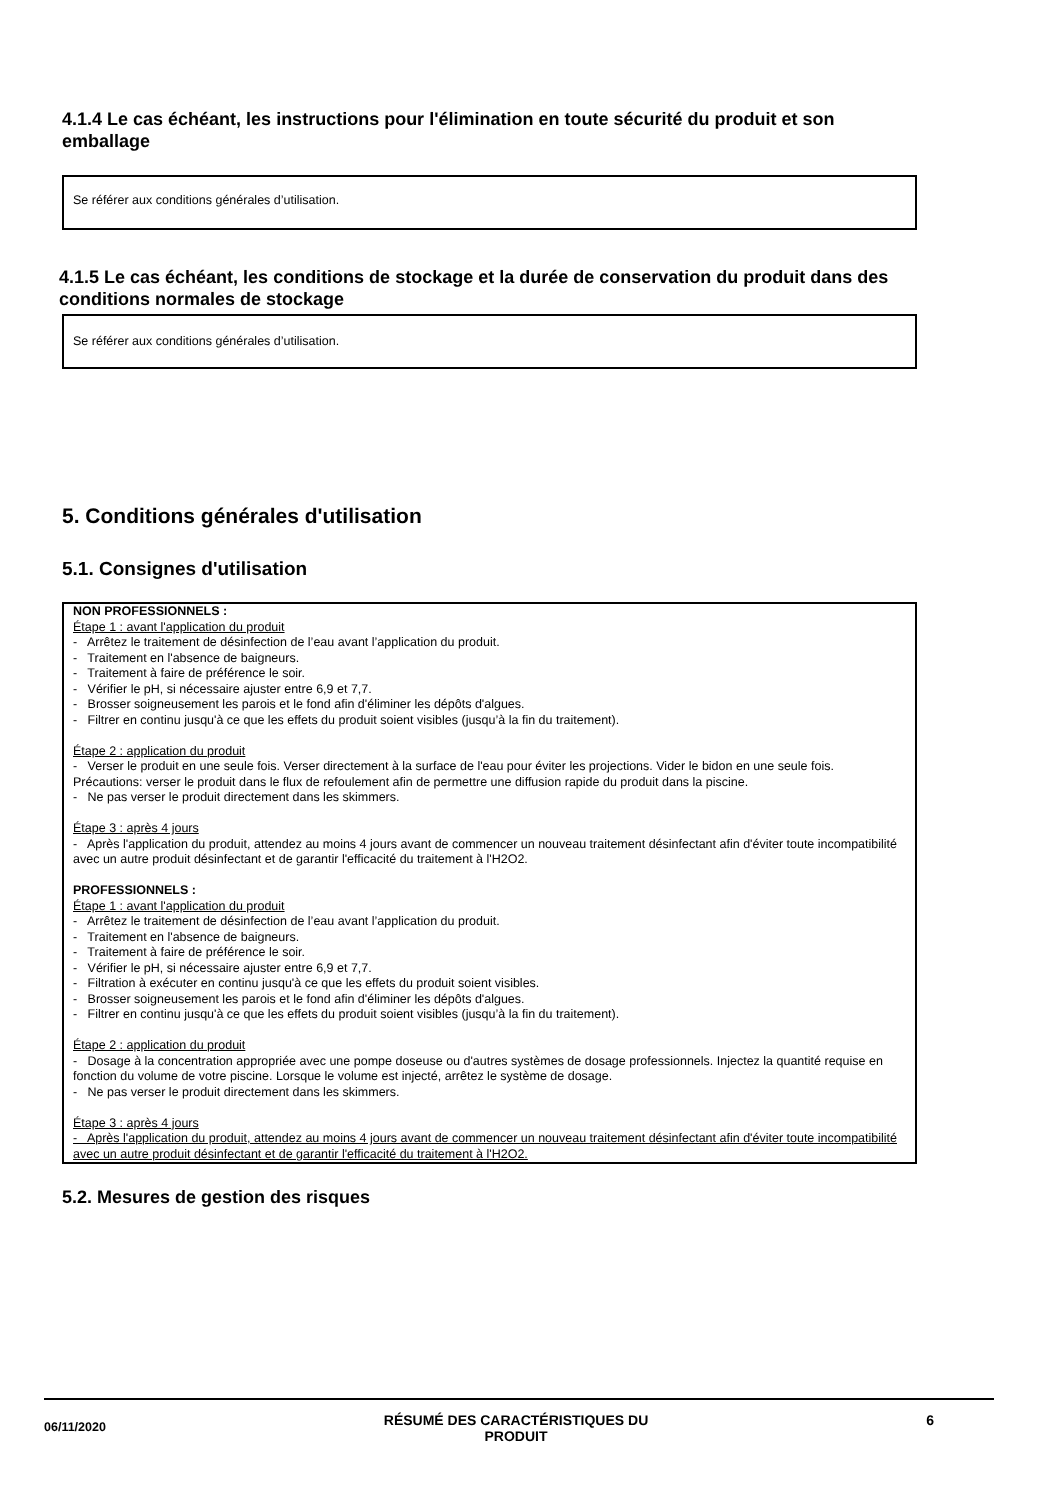4.1.4 Le cas échéant, les instructions pour l'élimination en toute sécurité du produit et son emballage
Se référer aux conditions générales d’utilisation.
4.1.5 Le cas échéant, les conditions de stockage et la durée de conservation du produit dans des conditions normales de stockage
Se référer aux conditions générales d’utilisation.
5. Conditions générales d'utilisation
5.1. Consignes d'utilisation
NON PROFESSIONNELS :
Étape 1 : avant l'application du produit
- Arrêtez le traitement de désinfection de l’eau avant l’application du produit.
- Traitement en l'absence de baigneurs.
- Traitement à faire de préférence le soir.
- Vérifier le pH, si nécessaire ajuster entre 6,9 et 7,7.
- Brosser soigneusement les parois et le fond afin d'éliminer les dépôts d'algues.
- Filtrer en continu jusqu'à ce que les effets du produit soient visibles (jusqu’à la fin du traitement).
Étape 2 : application du produit
- Verser le produit en une seule fois. Verser directement à la surface de l'eau pour éviter les projections. Vider le bidon en une seule fois. Précautions: verser le produit dans le flux de refoulement afin de permettre une diffusion rapide du produit dans la piscine.
- Ne pas verser le produit directement dans les skimmers.
Étape 3 : après 4 jours
- Après l'application du produit, attendez au moins 4 jours avant de commencer un nouveau traitement désinfectant afin d'éviter toute incompatibilité avec un autre produit désinfectant et de garantir l'efficacité du traitement à l'H2O2.
PROFESSIONNELS :
Étape 1 : avant l'application du produit
- Arrêtez le traitement de désinfection de l’eau avant l’application du produit.
- Traitement en l'absence de baigneurs.
- Traitement à faire de préférence le soir.
- Vérifier le pH, si nécessaire ajuster entre 6,9 et 7,7.
- Filtration à exécuter en continu jusqu'à ce que les effets du produit soient visibles.
- Brosser soigneusement les parois et le fond afin d'éliminer les dépôts d'algues.
- Filtrer en continu jusqu'à ce que les effets du produit soient visibles (jusqu’à la fin du traitement).
Étape 2 : application du produit
- Dosage à la concentration appropriée avec une pompe doseuse ou d'autres systèmes de dosage professionnels. Injectez la quantité requise en fonction du volume de votre piscine. Lorsque le volume est injecté, arrêtez le système de dosage.
- Ne pas verser le produit directement dans les skimmers.
Étape 3 : après 4 jours
- Après l'application du produit, attendez au moins 4 jours avant de commencer un nouveau traitement désinfectant afin d'éviter toute incompatibilité avec un autre produit désinfectant et de garantir l'efficacité du traitement à l'H2O2.
5.2. Mesures de gestion des risques
06/11/2020 RÉSUMÉ DES CARACTÉRISTIQUES DU
PRODUIT 6